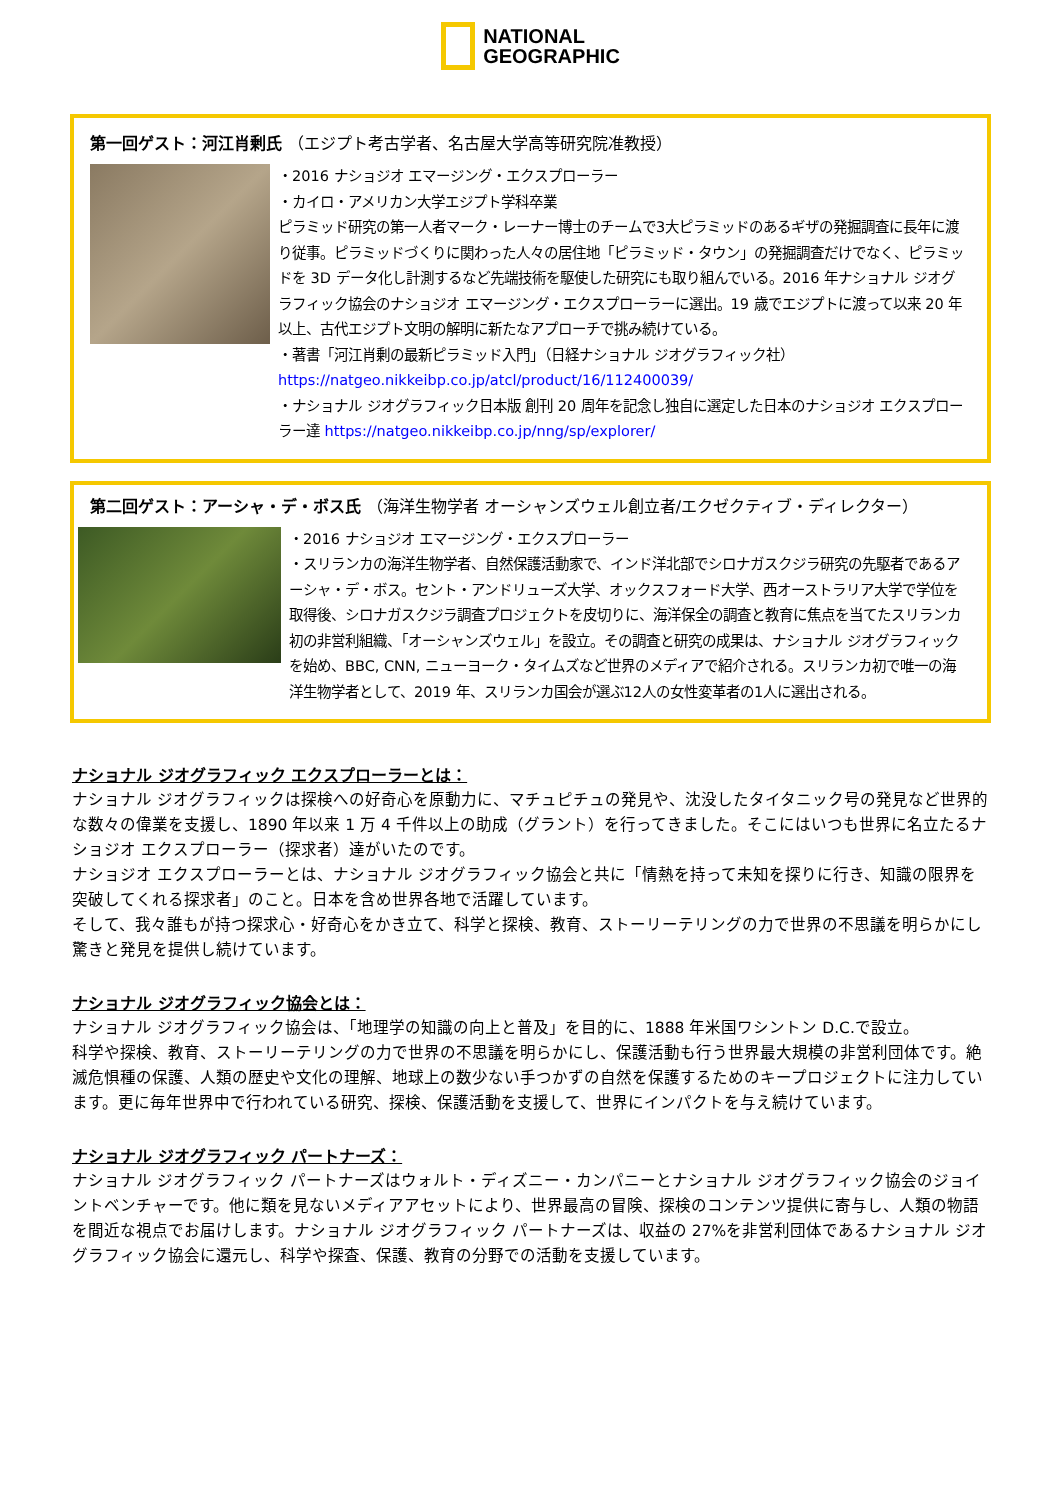NATIONAL
GEOGRAPHIC
第一回ゲスト：河江肖剰氏 （エジプト考古学者、名古屋大学高等研究院准教授）
・2016 ナショジオ エマージング・エクスプローラー
・カイロ・アメリカン大学エジプト学科卒業
ピラミッド研究の第一人者マーク・レーナー博士のチームで3大ピラミッドのあるギザの発掘調査に長年に渡り従事。ピラミッドづくりに関わった人々の居住地「ピラミッド・タウン」の発掘調査だけでなく、ピラミッドを 3D データ化し計測するなど先端技術を駆使した研究にも取り組んでいる。2016 年ナショナル ジオグラフィック協会のナショジオ エマージング・エクスプローラーに選出。19 歳でエジプトに渡って以来 20 年以上、古代エジプト文明の解明に新たなアプローチで挑み続けている。
・著書「河江肖剰の最新ピラミッド入門」（日経ナショナル ジオグラフィック社）
https://natgeo.nikkeibp.co.jp/atcl/product/16/112400039/
・ナショナル ジオグラフィック日本版 創刊 20 周年を記念し独自に選定した日本のナショジオ エクスプローラー達 https://natgeo.nikkeibp.co.jp/nng/sp/explorer/
第二回ゲスト：アーシャ・デ・ボス氏 （海洋生物学者 オーシャンズウェル創立者/エクゼクティブ・ディレクター）
・2016 ナショジオ エマージング・エクスプローラー
・スリランカの海洋生物学者、自然保護活動家で、インド洋北部でシロナガスクジラ研究の先駆者であるアーシャ・デ・ボス。セント・アンドリューズ大学、オックスフォード大学、西オーストラリア大学で学位を取得後、シロナガスクジラ調査プロジェクトを皮切りに、海洋保全の調査と教育に焦点を当てたスリランカ初の非営利組織、「オーシャンズウェル」を設立。その調査と研究の成果は、ナショナル ジオグラフィックを始め、BBC, CNN, ニューヨーク・タイムズなど世界のメディアで紹介される。スリランカ初で唯一の海洋生物学者として、2019 年、スリランカ国会が選ぶ12人の女性変革者の1人に選出される。
ナショナル ジオグラフィック エクスプローラーとは：
ナショナル ジオグラフィックは探検への好奇心を原動力に、マチュピチュの発見や、沈没したタイタニック号の発見など世界的な数々の偉業を支援し、1890 年以来 1 万 4 千件以上の助成（グラント）を行ってきました。そこにはいつも世界に名立たるナショジオ エクスプローラー（探求者）達がいたのです。
ナショジオ エクスプローラーとは、ナショナル ジオグラフィック協会と共に「情熱を持って未知を探りに行き、知識の限界を突破してくれる探求者」のこと。日本を含め世界各地で活躍しています。
そして、我々誰もが持つ探求心・好奇心をかき立て、科学と探検、教育、ストーリーテリングの力で世界の不思議を明らかにし驚きと発見を提供し続けています。
ナショナル ジオグラフィック協会とは：
ナショナル ジオグラフィック協会は、「地理学の知識の向上と普及」を目的に、1888 年米国ワシントン D.C.で設立。
科学や探検、教育、ストーリーテリングの力で世界の不思議を明らかにし、保護活動も行う世界最大規模の非営利団体です。絶滅危惧種の保護、人類の歴史や文化の理解、地球上の数少ない手つかずの自然を保護するためのキープロジェクトに注力しています。更に毎年世界中で行われている研究、探検、保護活動を支援して、世界にインパクトを与え続けています。
ナショナル ジオグラフィック パートナーズ：
ナショナル ジオグラフィック パートナーズはウォルト・ディズニー・カンパニーとナショナル ジオグラフィック協会のジョイントベンチャーです。他に類を見ないメディアアセットにより、世界最高の冒険、探検のコンテンツ提供に寄与し、人類の物語を間近な視点でお届けします。ナショナル ジオグラフィック パートナーズは、収益の 27%を非営利団体であるナショナル ジオグラフィック協会に還元し、科学や探査、保護、教育の分野での活動を支援しています。